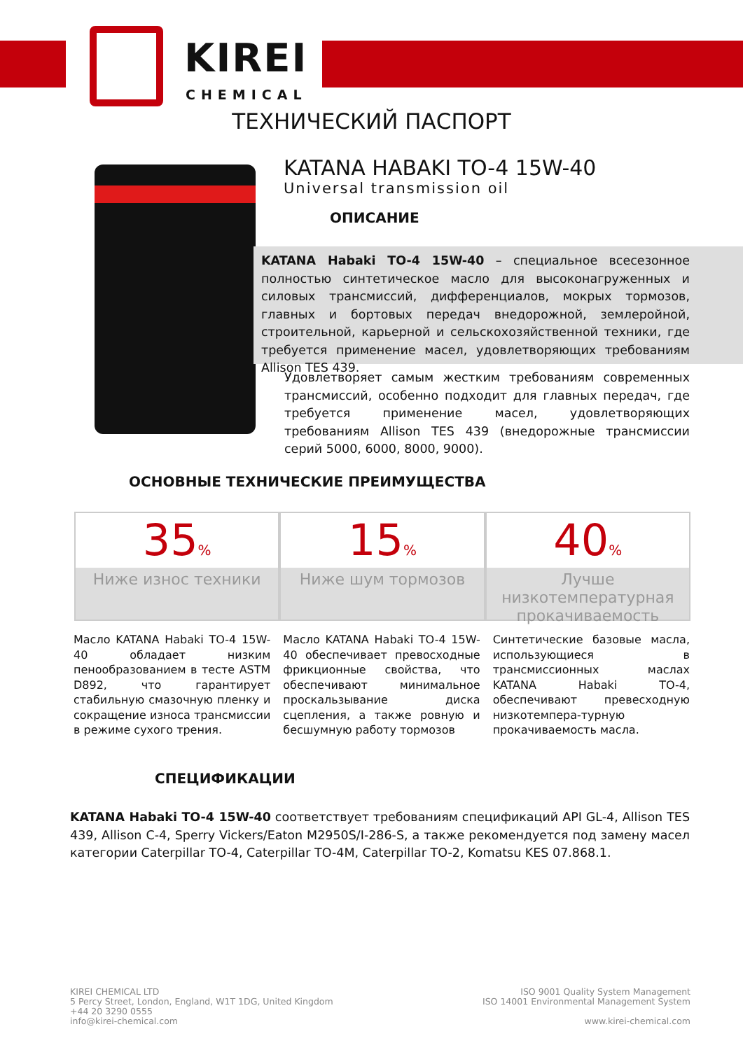KIREI
CHEMICAL
ТЕХНИЧЕСКИЙ ПАСПОРТ
KATANA HABAKI TO-4 15W-40
Universal transmission oil
ОПИСАНИЕ
KATANA Habaki TO-4 15W-40 – специальное всесезонное полностью синтетическое масло для высоконагруженных и силовых трансмиссий, дифференциалов, мокрых тормозов, главных и бортовых передач внедорожной, землеройной, строительной, карьерной и сельскохозяйственной техники, где требуется применение масел, удовлетворяющих требованиям Allison TES 439.
Удовлетворяет самым жестким требованиям современных трансмиссий, особенно подходит для главных передач, где требуется применение масел, удовлетворяющих требованиям Allison TES 439 (внедорожные трансмиссии серий 5000, 6000, 8000, 9000).
ОСНОВНЫЕ ТЕХНИЧЕСКИЕ ПРЕИМУЩЕСТВА
35%
Ниже износ техники
15%
Ниже шум тормозов
40%
Лучше низкотемпературная прокачиваемость
Масло KATANA Habaki TO-4 15W-40 обладает низким пенообразованием в тесте ASTM D892, что гарантирует стабильную смазочную пленку и сокращение износа трансмиссии в режиме сухого трения.
Масло KATANA Habaki TO-4 15W-40 обеспечивает превосходные фрикционные свойства, что обеспечивают минимальное проскальзывание диска сцепления, а также ровную и бесшумную работу тормозов
Синтетические базовые масла, использующиеся в трансмиссионных маслах KATANA Habaki TO-4, обеспечивают превесходную низкотемпера-турную прокачиваемость масла.
СПЕЦИФИКАЦИИ
KATANA Habaki TO-4 15W-40 соответствует требованиям спецификаций API GL-4, Allison TES 439, Allison C-4, Sperry Vickers/Eaton M2950S/I-286-S, а также рекомендуется под замену масел категории Caterpillar TO-4, Caterpillar TO-4M, Caterpillar TO-2, Komatsu KES 07.868.1.
KIREI CHEMICAL LTD
5 Percy Street, London, England, W1T 1DG, United Kingdom
+44 20 3290 0555
info@kirei-chemical.com
ISO 9001 Quality System Management
ISO 14001 Environmental Management System
www.kirei-chemical.com